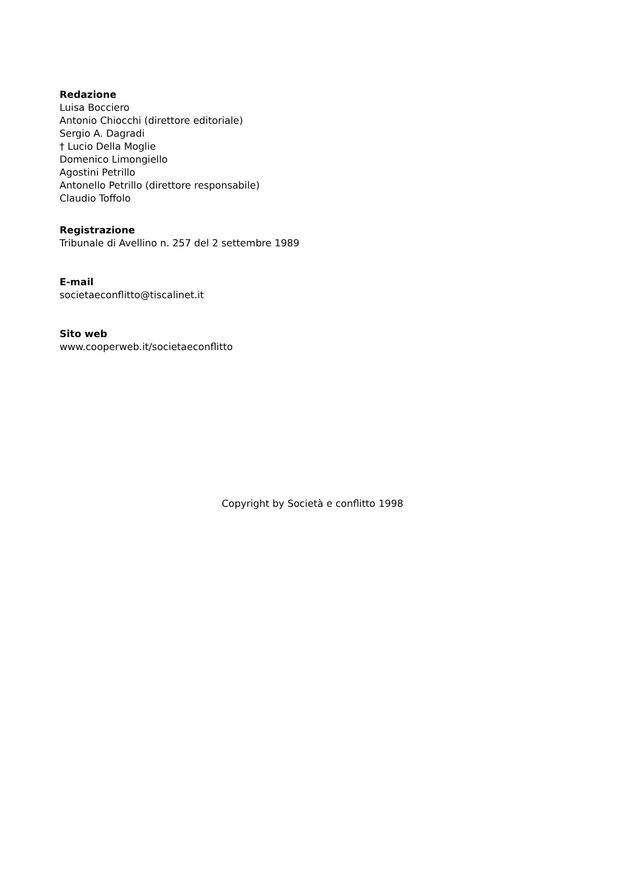Redazione
Luisa Bocciero
Antonio Chiocchi (direttore editoriale)
Sergio A. Dagradi
† Lucio Della Moglie
Domenico Limongiello
Agostini Petrillo
Antonello Petrillo (direttore responsabile)
Claudio Toffolo
Registrazione
Tribunale di Avellino n. 257 del 2 settembre 1989
E-mail
societaeconflitto@tiscalinet.it
Sito web
www.cooperweb.it/societaeconflitto
Copyright by Società e conflitto 1998